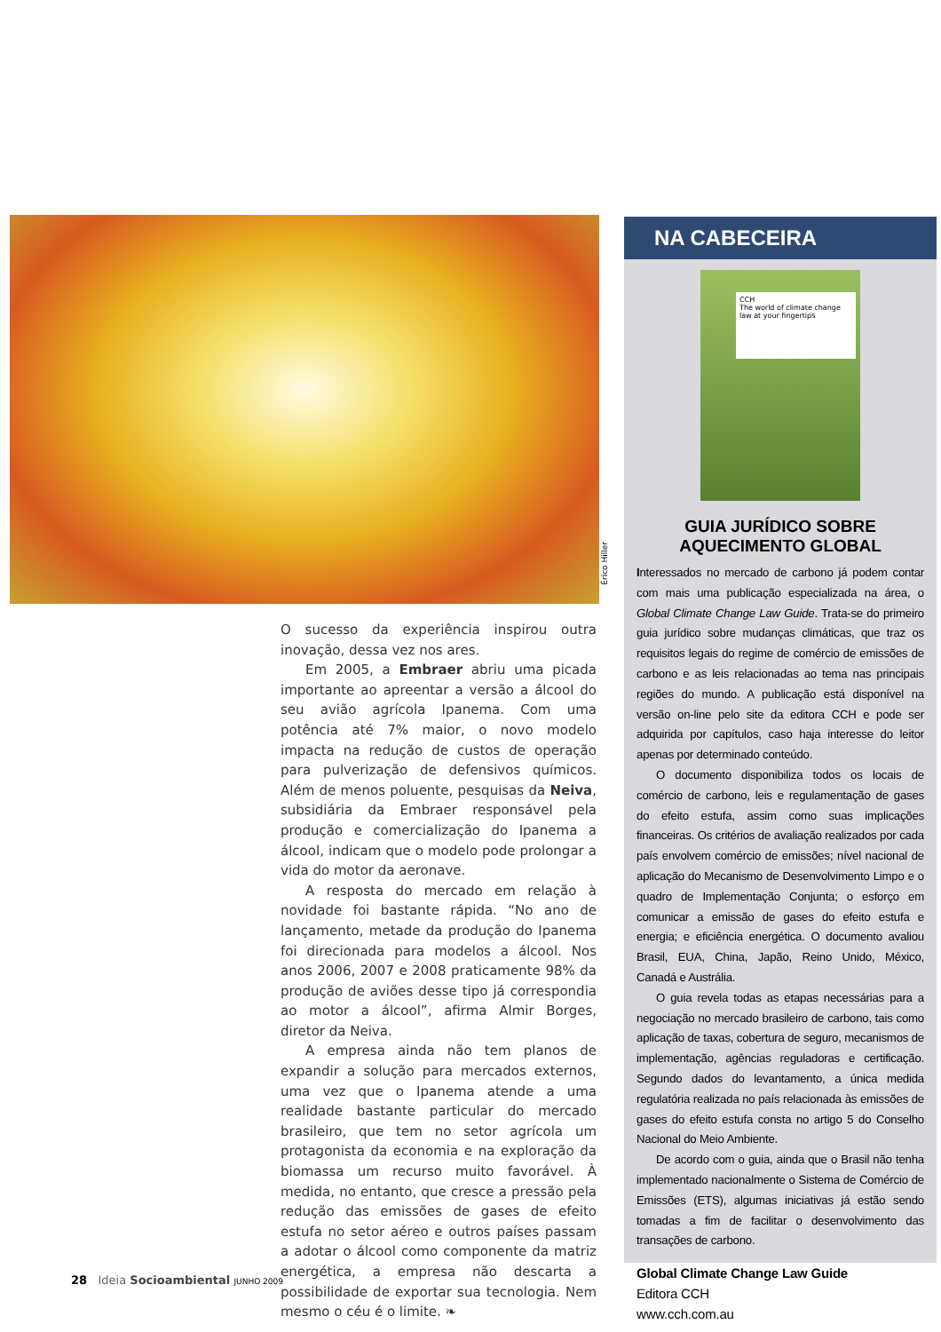Érico Hiller
O sucesso da experiência inspirou outra inovação, dessa vez nos ares.
Em 2005, a Embraer abriu uma picada importante ao apreentar a versão a álcool do seu avião agrícola Ipanema. Com uma potência até 7% maior, o novo modelo impacta na redução de custos de operação para pulverização de defensivos químicos. Além de menos poluente, pesquisas da Neiva, subsidiária da Embraer responsável pela produção e comercialização do Ipanema a álcool, indicam que o modelo pode prolongar a vida do motor da aeronave.
A resposta do mercado em relação à novidade foi bastante rápida. “No ano de lançamento, metade da produção do Ipanema foi direcionada para modelos a álcool. Nos anos 2006, 2007 e 2008 praticamente 98% da produção de aviões desse tipo já correspondia ao motor a álcool”, afirma Almir Borges, diretor da Neiva.
A empresa ainda não tem planos de expandir a solução para mercados externos, uma vez que o Ipanema atende a uma realidade bastante particular do mercado brasileiro, que tem no setor agrícola um protagonista da economia e na exploração da biomassa um recurso muito favorável. À medida, no entanto, que cresce a pressão pela redução das emissões de gases de efeito estufa no setor aéreo e outros países passam a adotar o álcool como componente da matriz energética, a empresa não descarta a possibilidade de exportar sua tecnologia. Nem mesmo o céu é o limite. ❧
NA CABECEIRA
CCH
The world of climate change law at your fingertips
GUIA JURÍDICO SOBRE
AQUECIMENTO GLOBAL
Interessados no mercado de carbono já podem contar com mais uma publicação especializada na área, o Global Climate Change Law Guide. Trata-se do primeiro guia jurídico sobre mudanças climáticas, que traz os requisitos legais do regime de comércio de emissões de carbono e as leis relacionadas ao tema nas principais regiões do mundo. A publicação está disponível na versão on-line pelo site da editora CCH e pode ser adquirida por capítulos, caso haja interesse do leitor apenas por determinado conteúdo.
O documento disponibiliza todos os locais de comércio de carbono, leis e regulamentação de gases do efeito estufa, assim como suas implicações financeiras. Os critérios de avaliação realizados por cada país envolvem comércio de emissões; nível nacional de aplicação do Mecanismo de Desenvolvimento Limpo e o quadro de Implementação Conjunta; o esforço em comunicar a emissão de gases do efeito estufa e energia; e eficiência energética. O documento avaliou Brasil, EUA, China, Japão, Reino Unido, México, Canadá e Austrália.
O guia revela todas as etapas necessárias para a negociação no mercado brasileiro de carbono, tais como aplicação de taxas, cobertura de seguro, mecanismos de implementação, agências reguladoras e certificação. Segundo dados do levantamento, a única medida regulatória realizada no país relacionada às emissões de gases do efeito estufa consta no artigo 5 do Conselho Nacional do Meio Ambiente.
De acordo com o guia, ainda que o Brasil não tenha implementado nacionalmente o Sistema de Comércio de Emissões (ETS), algumas iniciativas já estão sendo tomadas a fim de facilitar o desenvolvimento das transações de carbono.
Global Climate Change Law Guide
Editora CCH
www.cch.com.au
28 Ideia Socioambiental JUNHO 2009